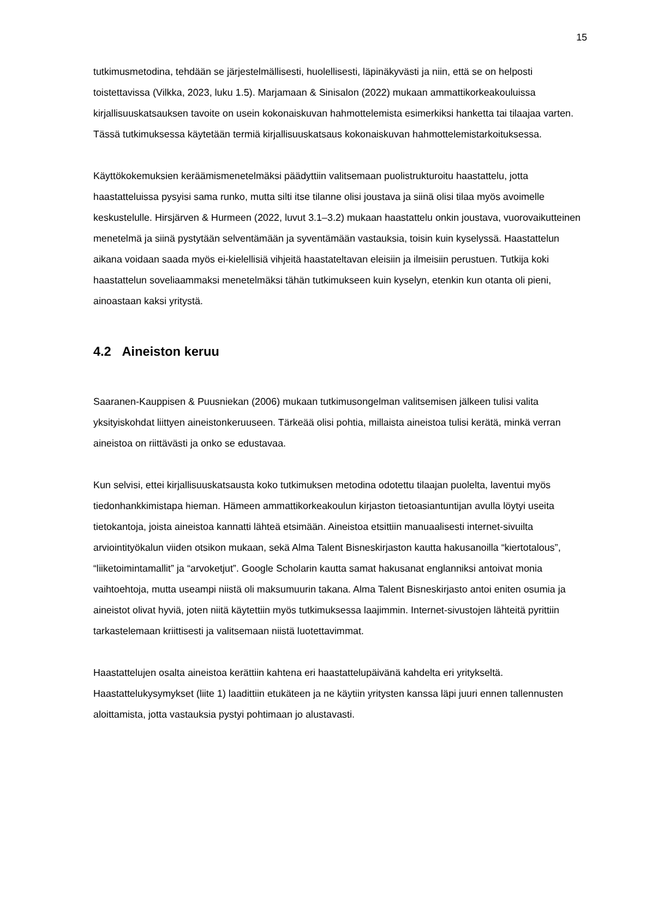15
tutkimusmetodina, tehdään se järjestelmällisesti, huolellisesti, läpinäkyvästi ja niin, että se on helposti toistettavissa (Vilkka, 2023, luku 1.5). Marjamaan & Sinisalon (2022) mukaan ammattikorkeakouluissa kirjallisuuskatsauksen tavoite on usein kokonaiskuvan hahmottelemista esimerkiksi hanketta tai tilaajaa varten. Tässä tutkimuksessa käytetään termiä kirjallisuuskatsaus kokonaiskuvan hahmottelemistarkoituksessa.
Käyttökokemuksien keräämismenetelmäksi päädyttiin valitsemaan puolistrukturoitu haastattelu, jotta haastatteluissa pysyisi sama runko, mutta silti itse tilanne olisi joustava ja siinä olisi tilaa myös avoimelle keskustelulle. Hirsjärven & Hurmeen (2022, luvut 3.1–3.2) mukaan haastattelu onkin joustava, vuorovaikutteinen menetelmä ja siinä pystytään selventämään ja syventämään vastauksia, toisin kuin kyselyssä. Haastattelun aikana voidaan saada myös ei-kielellisiä vihjeitä haastateltavan eleisiin ja ilmeisiin perustuen. Tutkija koki haastattelun soveliaammaksi menetelmäksi tähän tutkimukseen kuin kyselyn, etenkin kun otanta oli pieni, ainoastaan kaksi yritystä.
4.2 Aineiston keruu
Saaranen-Kauppisen & Puusniekan (2006) mukaan tutkimusongelman valitsemisen jälkeen tulisi valita yksityiskohdat liittyen aineistonkeruuseen. Tärkeää olisi pohtia, millaista aineistoa tulisi kerätä, minkä verran aineistoa on riittävästi ja onko se edustavaa.
Kun selvisi, ettei kirjallisuuskatsausta koko tutkimuksen metodina odotettu tilaajan puolelta, laventui myös tiedonhankkimistapa hieman. Hämeen ammattikorkeakoulun kirjaston tietoasiantuntijan avulla löytyi useita tietokantoja, joista aineistoa kannatti lähteä etsimään. Aineistoa etsittiin manuaalisesti internet-sivuilta arviointityökalun viiden otsikon mukaan, sekä Alma Talent Bisneskirjaston kautta hakusanoilla “kiertotalous”, “liiketoimintamallit” ja “arvoketjut”. Google Scholarin kautta samat hakusanat englanniksi antoivat monia vaihtoehtoja, mutta useampi niistä oli maksumuurin takana. Alma Talent Bisneskirjasto antoi eniten osumia ja aineistot olivat hyviä, joten niitä käytettiin myös tutkimuksessa laajimmin. Internet-sivustojen lähteitä pyrittiin tarkastelemaan kriittisesti ja valitsemaan niistä luotettavimmat.
Haastattelujen osalta aineistoa kerättiin kahtena eri haastattelupäivänä kahdelta eri yritykseltä. Haastattelukysymykset (liite 1) laadittiin etukäteen ja ne käytiin yritysten kanssa läpi juuri ennen tallennusten aloittamista, jotta vastauksia pystyi pohtimaan jo alustavasti.